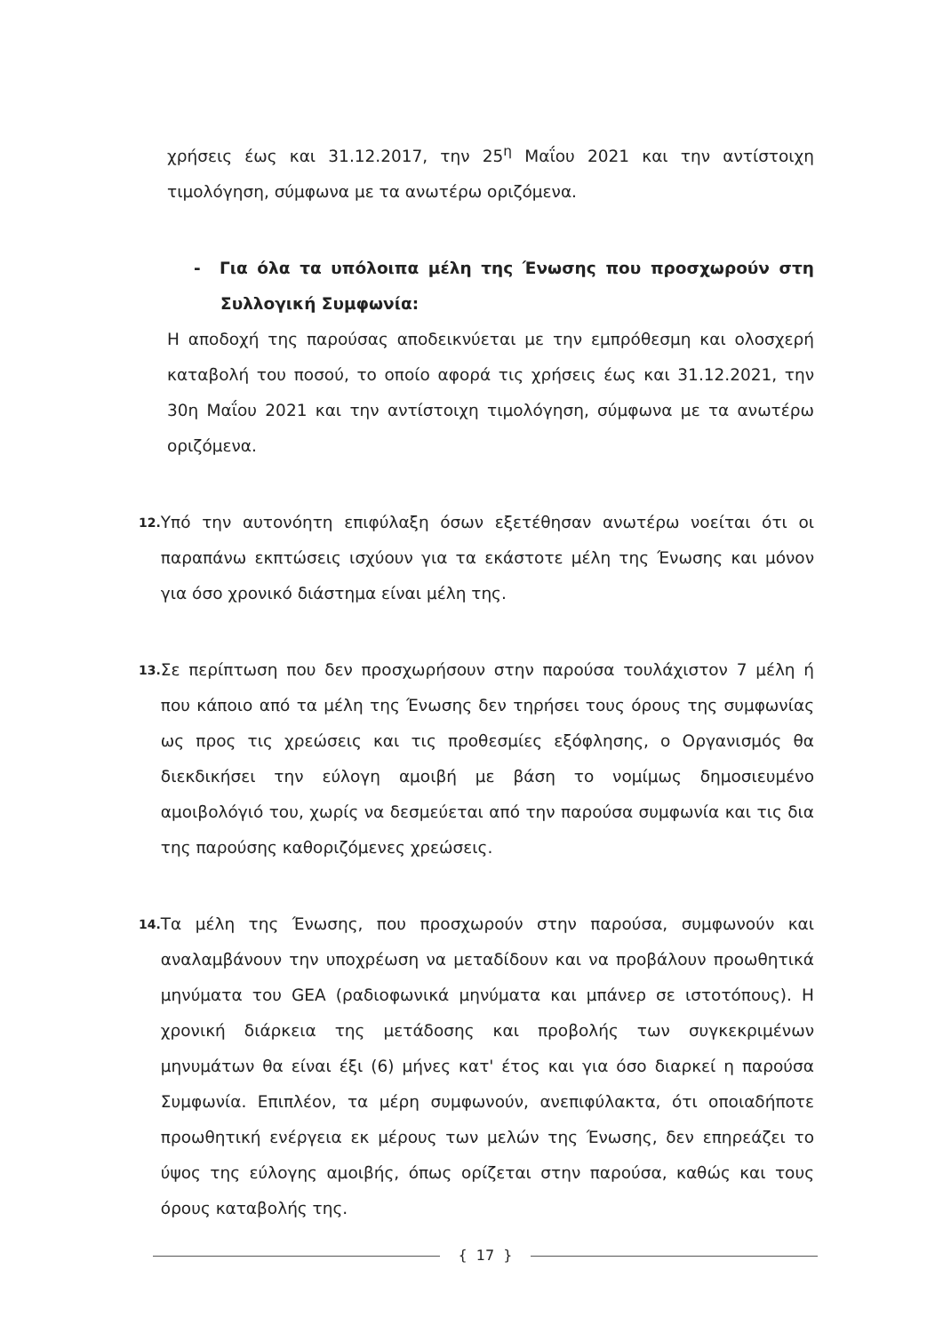χρήσεις έως και 31.12.2017, την 25<sup>η</sup> Μαΐου 2021 και την αντίστοιχη τιμολόγηση, σύμφωνα με τα ανωτέρω οριζόμενα.
- Για όλα τα υπόλοιπα μέλη της Ένωσης που προσχωρούν στη Συλλογική Συμφωνία:
Η αποδοχή της παρούσας αποδεικνύεται με την εμπρόθεσμη και ολοσχερή καταβολή του ποσού, το οποίο αφορά τις χρήσεις έως και 31.12.2021, την 30η Μαΐου 2021 και την αντίστοιχη τιμολόγηση, σύμφωνα με τα ανωτέρω οριζόμενα.
12.
Υπό την αυτονόητη επιφύλαξη όσων εξετέθησαν ανωτέρω νοείται ότι οι παραπάνω εκπτώσεις ισχύουν για τα εκάστοτε μέλη της Ένωσης και μόνον για όσο χρονικό διάστημα είναι μέλη της.
13.
Σε περίπτωση που δεν προσχωρήσουν στην παρούσα τουλάχιστον 7 μέλη ή που κάποιο από τα μέλη της Ένωσης δεν τηρήσει τους όρους της συμφωνίας ως προς τις χρεώσεις και τις προθεσμίες εξόφλησης, ο Οργανισμός θα διεκδικήσει την εύλογη αμοιβή με βάση το νομίμως δημοσιευμένο αμοιβολόγιό του, χωρίς να δεσμεύεται από την παρούσα συμφωνία και τις δια της παρούσης καθοριζόμενες χρεώσεις.
14.
Τα μέλη της Ένωσης, που προσχωρούν στην παρούσα, συμφωνούν και αναλαμβάνουν την υποχρέωση να μεταδίδουν και να προβάλουν προωθητικά μηνύματα του GEA (ραδιοφωνικά μηνύματα και μπάνερ σε ιστοτόπους). Η χρονική διάρκεια της μετάδοσης και προβολής των συγκεκριμένων μηνυμάτων θα είναι έξι (6) μήνες κατ' έτος και για όσο διαρκεί η παρούσα Συμφωνία. Επιπλέον, τα μέρη συμφωνούν, ανεπιφύλακτα, ότι οποιαδήποτε προωθητική ενέργεια εκ μέρους των μελών της Ένωσης, δεν επηρεάζει το ύψος της εύλογης αμοιβής, όπως ορίζεται στην παρούσα, καθώς και τους όρους καταβολής της.
{ 17 }